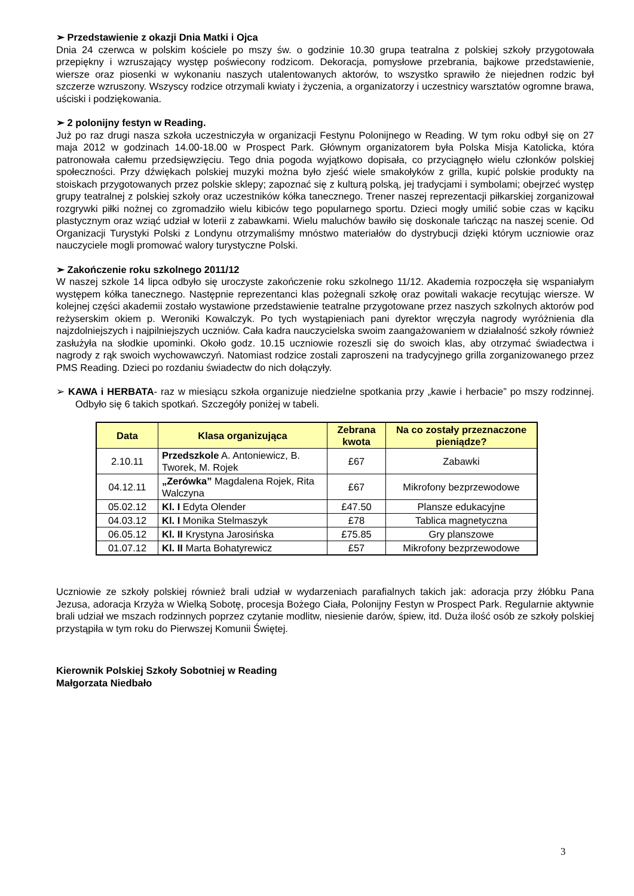➢ Przedstawienie z okazji Dnia Matki i Ojca
Dnia 24 czerwca w polskim kościele po mszy św. o godzinie 10.30 grupa teatralna z polskiej szkoły przygotowała przepiękny i wzruszający występ poświecony rodzicom. Dekoracja, pomysłowe przebrania, bajkowe przedstawienie, wiersze oraz piosenki w wykonaniu naszych utalentowanych aktorów, to wszystko sprawiło że niejednen rodzic był szczerze wzruszony. Wszyscy rodzice otrzymali kwiaty i życzenia, a organizatorzy i uczestnicy warsztatów ogromne brawa, uściski i podziękowania.
➢ 2 polonijny festyn w Reading.
Już po raz drugi nasza szkoła uczestniczyła w organizacji Festynu Polonijnego w Reading. W tym roku odbył się on 27 maja 2012 w godzinach 14.00-18.00 w Prospect Park. Głównym organizatorem była Polska Misja Katolicka, która patronowała całemu przedsięwzięciu. Tego dnia pogoda wyjątkowo dopisała, co przyciągnęło wielu członków polskiej społeczności. Przy dźwiękach polskiej muzyki można było zjeść wiele smakołyków z grilla, kupić polskie produkty na stoiskach przygotowanych przez polskie sklepy; zapoznać się z kulturą polską, jej tradycjami i symbolami; obejrzeć występ grupy teatralnej z polskiej szkoły oraz uczestników kółka tanecznego. Trener naszej reprezentacji piłkarskiej zorganizował rozgrywki piłki nożnej co zgromadziło wielu kibiców tego popularnego sportu. Dzieci mogły umilić sobie czas w kąciku plastycznym oraz wziąć udział w loterii z zabawkami. Wielu maluchów bawiło się doskonale tańcząc na naszej scenie. Od Organizacji Turystyki Polski z Londynu otrzymaliśmy mnóstwo materiałów do dystrybucji dzięki którym uczniowie oraz nauczyciele mogli promować walory turystyczne Polski.
➢ Zakończenie roku szkolnego 2011/12
W naszej szkole 14 lipca odbyło się uroczyste zakończenie roku szkolnego 11/12. Akademia rozpoczęła się wspaniałym występem kółka tanecznego. Następnie reprezentanci klas pożegnali szkołę oraz powitali wakacje recytując wiersze. W kolejnej części akademii zostało wystawione przedstawienie teatralne przygotowane przez naszych szkolnych aktorów pod reżyserskim okiem p. Weroniki Kowalczyk. Po tych wystąpieniach pani dyrektor wręczyła nagrody wyróżnienia dla najzdolniejszych i najpilniejszych uczniów. Cała kadra nauczycielska swoim zaangażowaniem w działalność szkoły również zasłużyła na słodkie upominki. Około godz. 10.15 uczniowie rozeszli się do swoich klas, aby otrzymać świadectwa i nagrody z rąk swoich wychowawczyń. Natomiast rodzice zostali zaproszeni na tradycyjnego grilla zorganizowanego przez PMS Reading. Dzieci po rozdaniu świadectw do nich dołączyły.
➢ KAWA i HERBATA- raz w miesiącu szkoła organizuje niedzielne spotkania przy „kawie i herbacie” po mszy rodzinnej. Odbyło się 6 takich spotkań. Szczegóły poniżej w tabeli.
| Data | Klasa organizująca | Zebrana kwota | Na co zostały przeznaczone pieniądze? |
| --- | --- | --- | --- |
| 2.10.11 | Przedszkole A. Antoniewicz, B. Tworek, M. Rojek | £67 | Zabawki |
| 04.12.11 | „Zerówka” Magdalena Rojek, Rita Walczyna | £67 | Mikrofony bezprzewodowe |
| 05.02.12 | Kl. I Edyta Olender | £47.50 | Plansze edukacyjne |
| 04.03.12 | Kl. I Monika Stelmaszyk | £78 | Tablica magnetyczna |
| 06.05.12 | Kl. II Krystyna Jarosińska | £75.85 | Gry planszowe |
| 01.07.12 | Kl. II Marta Bohatyrewicz | £57 | Mikrofony bezprzewodowe |
Uczniowie ze szkoły polskiej również brali udział w wydarzeniach parafialnych takich jak: adoracja przy żłóbku Pana Jezusa, adoracja Krzyża w Wielką Sobotę, procesja Bożego Ciała, Polonijny Festyn w Prospect Park. Regularnie aktywnie brali udział we mszach rodzinnych poprzez czytanie modlitw, niesienie darów, śpiew, itd. Duża ilość osób ze szkoły polskiej przystąpiła w tym roku do Pierwszej Komunii Świętej.
Kierownik Polskiej Szkoły Sobotniej w Reading
Małgorzata Niedbało
3